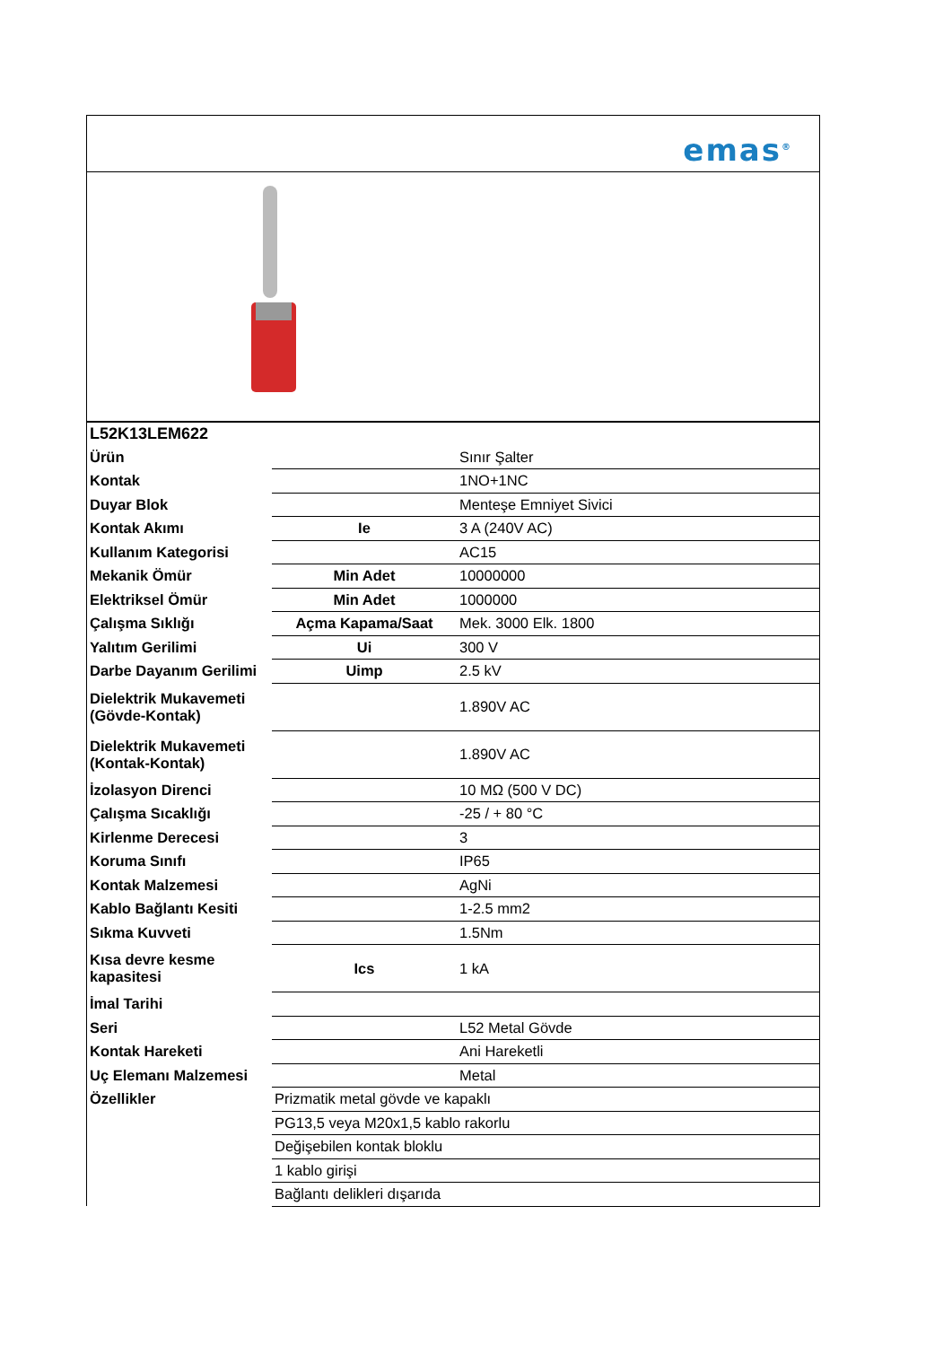emas<sup>®</sup>
| L52K13LEM622 | | |
| Ürün | | Sınır Şalter |
| Kontak | | 1NO+1NC |
| Duyar Blok | | Menteşe Emniyet Sivici |
| Kontak Akımı | Ie | 3 A (240V AC) |
| Kullanım Kategorisi | | AC15 |
| Mekanik Ömür | Min Adet | 10000000 |
| Elektriksel Ömür | Min Adet | 1000000 |
| Çalışma Sıklığı | Açma Kapama/Saat | Mek. 3000 Elk. 1800 |
| Yalıtım Gerilimi | Ui | 300 V |
| Darbe Dayanım Gerilimi | Uimp | 2.5 kV |
| Dielektrik Mukavemeti (Gövde-Kontak) | | 1.890V AC |
| Dielektrik Mukavemeti (Kontak-Kontak) | | 1.890V AC |
| İzolasyon Direnci | | 10 MΩ (500 V DC) |
| Çalışma Sıcaklığı | | -25 / + 80 °C |
| Kirlenme Derecesi | | 3 |
| Koruma Sınıfı | | IP65 |
| Kontak Malzemesi | | AgNi |
| Kablo Bağlantı Kesiti | | 1-2.5 mm2 |
| Sıkma Kuvveti | | 1.5Nm |
| Kısa devre kesme kapasitesi | Ics | 1 kA |
| İmal Tarihi | | |
| Seri | | L52 Metal Gövde |
| Kontak Hareketi | | Ani Hareketli |
| Uç Elemanı Malzemesi | | Metal |
| Özellikler | Prizmatik metal gövde ve kapaklı | |
| | PG13,5 veya M20x1,5 kablo rakorlu | |
| | Değişebilen kontak bloklu | |
| | 1 kablo girişi | |
| | Bağlantı delikleri dışarıda | |